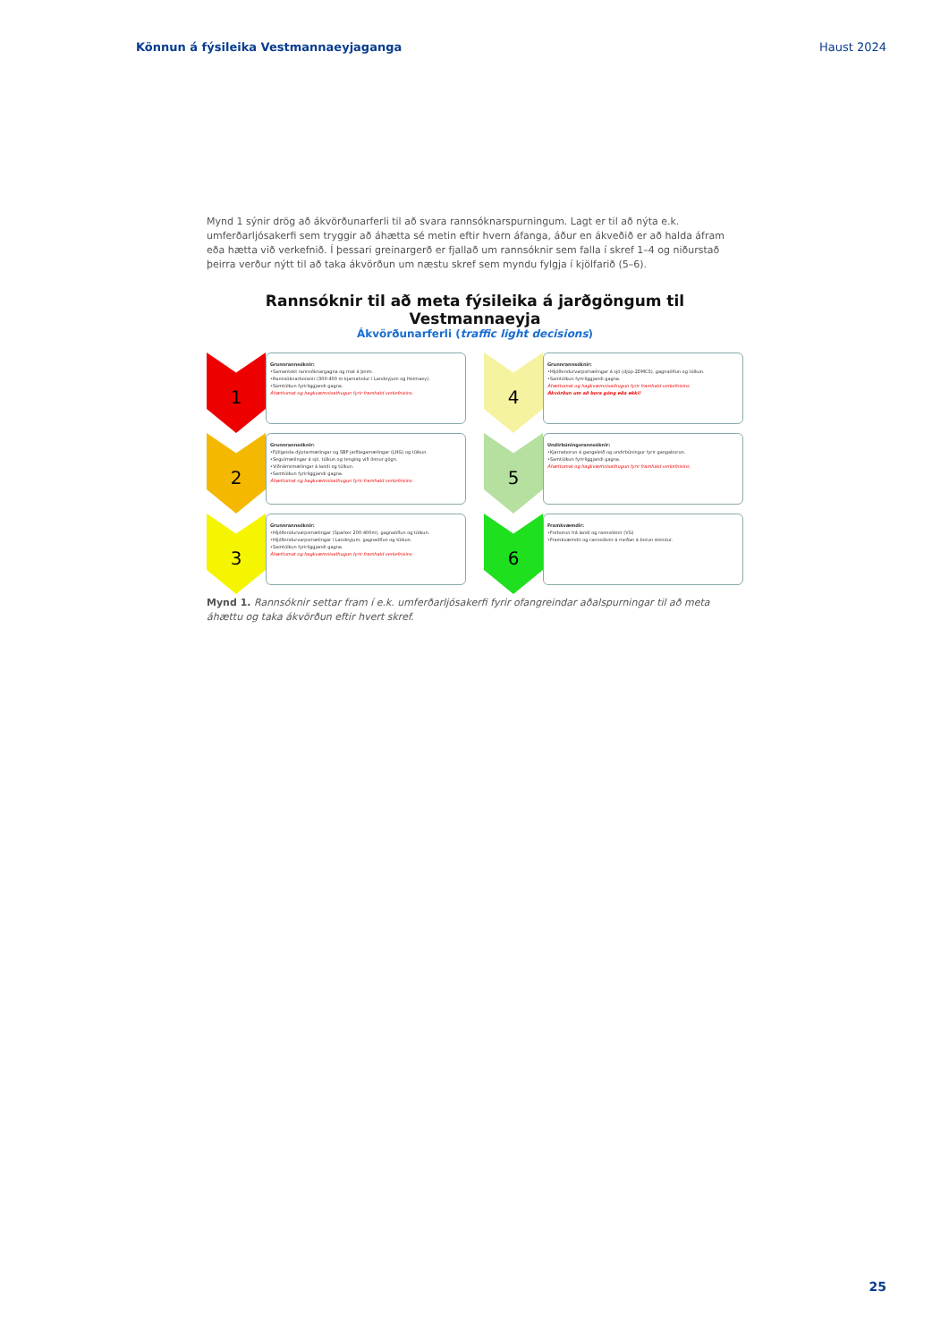Könnun á fýsileika Vestmannaeyjaganga Haust 2024
Mynd 1 sýnir drög að ákvörðunarferli til að svara rannsóknarspurningum. Lagt er til að nýta e.k. umferðarljósakerfi sem tryggir að áhætta sé metin eftir hvern áfanga, áður en ákveðið er að halda áfram eða hætta við verkefnið. Í þessari greinargerð er fjallað um rannsóknir sem falla í skref 1–4 og niðurstað þeirra verður nýtt til að taka ákvörðun um næstu skref sem myndu fylgja í kjölfarið (5–6).
Rannsóknir til að meta fýsileika á jarðgöngum til Vestmannaeyja
Ákvörðunarferli (traffic light decisions)
1
Grunnrannsóknir:
•Samantekt rannsóknargagna og mat á þeim.
•Rannsóknarboranir (300-400 m kjarnaholur í Landeyjum og Heimaey).
•Samtúlkun fyrirliggjandi gagna.
Áhættumat og hagkvæmnisathugun fyrir framhald verkefnisins.
4
Grunnrannsóknir:
•Hljóðendurvarpsmælingar á sjó (djúp-2DMCS), gagnaöflun og túlkun.
•Samtúlkun fyrirliggjandi gagna.
Áhættumat og hagkvæmnisathugun fyrir framhald verkefnisins.
Ákvörðun um að bora göng eða ekki!
2
Grunnrannsóknir:
•Fjölgeisla-dýptarmælingar og SBP jarðlagamælingar (LHG) og túlkun.
•Segulmælingar á sjó, túlkun og tenging við önnur gögn.
•Viðnámsmælingar á landi og túlkun.
•Samtúlkun fyrirliggjandi gagna.
Áhættumat og hagkvæmnisathugun fyrir framhald verkefnisins.
5
Undirbúningsrannsóknir:
•Kjarnaborun á gangaleið og undirbúningur fyrir gangaborun.
•Samtúlkun fyrirliggjandi gagna.
Áhættumat og hagkvæmnisathugun fyrir framhald verkefnisins.
3
Grunnrannsóknir:
•Hljóðendurvarpsmælingar (Sparker 200-400m), gagnaöflun og túlkun.
•Hljóðendurvarpsmælingar í Landeyjum, gagnaöflun og túlkun.
•Samtúlkun fyrirliggjandi gagna.
Áhættumat og hagkvæmnisathugun fyrir framhald verkefnisins.
6
Framkvæmdir:
•Forborun frá landi og rannsóknir (VG)
•Framkvæmdir og rannsóknir á meðan á borun stendur.
Mynd 1. Rannsóknir settar fram í e.k. umferðarljósakerfi fyrir ofangreindar aðalspurningar til að meta áhættu og taka ákvörðun eftir hvert skref.
25